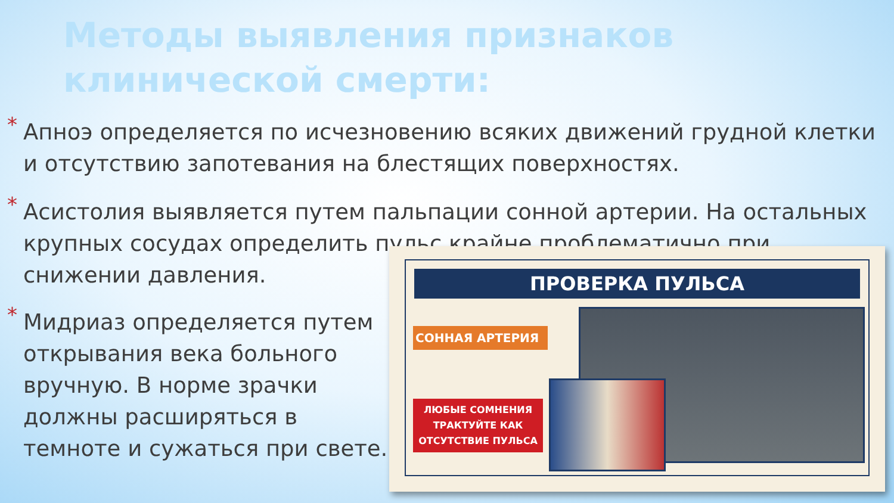Методы выявления признаков клинической смерти:
* Апноэ определяется по исчезновению всяких движений грудной клетки и отсутствию запотевания на блестящих поверхностях.
* Асистолия выявляется путем пальпации сонной артерии. На остальных крупных сосудах определить пульс крайне проблематично при снижении давления.
* Мидриаз определяется путем открывания века больного вручную. В норме зрачки должны расширяться в темноте и сужаться при свете.
ПРОВЕРКА ПУЛЬСА
СОННАЯ АРТЕРИЯ
ЛЮБЫЕ СОМНЕНИЯ ТРАКТУЙТЕ КАК ОТСУТСТВИЕ ПУЛЬСА